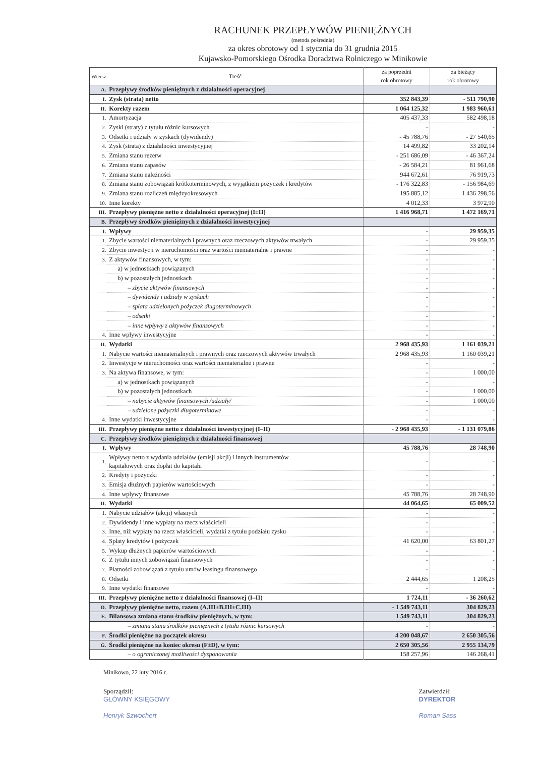RACHUNEK PRZEPŁYWÓW PIENIĘŻNYCH
(metoda pośrednia)
za okres obrotowy od 1 stycznia do 31 grudnia 2015
Kujawsko-Pomorskiego Ośrodka Doradztwa Rolniczego w Minikowie
| Wiersz | Treść | za poprzedni rok obrotowy | za bieżący rok obrotowy |
| --- | --- | --- | --- |
| A. | Przepływy środków pieniężnych z działalności operacyjnej | | |
| I. | Zysk (strata) netto | 352 843,39 | - 511 790,90 |
| II. | Korekty razem | 1 064 125,32 | 1 983 960,61 |
| 1. | Amortyzacja | 405 437,33 | 582 498,18 |
| 2. | Zyski (straty) z tytułu różnic kursowych | - | - |
| 3. | Odsetki i udziały w zyskach (dywidendy) | - 45 788,76 | - 27 540,65 |
| 4. | Zysk (strata) z działalności inwestycyjnej | 14 499,82 | 33 202,14 |
| 5. | Zmiana stanu rezerw | - 251 686,09 | - 46 367,24 |
| 6. | Zmiana stanu zapasów | - 26 584,21 | 81 961,68 |
| 7. | Zmiana stanu należności | 944 672,61 | 76 919,73 |
| 8. | Zmiana stanu zobowiązań krótkoterminowych, z wyjątkiem pożyczek i kredytów | - 176 322,83 | - 156 984,69 |
| 9. | Zmiana stanu rozliczeń międzyokresowych | 195 885,12 | 1 436 298,56 |
| 10. | Inne korekty | 4 012,33 | 3 972,90 |
| III. | Przepływy pieniężne netto z działalności operacyjnej (I±II) | 1 416 968,71 | 1 472 169,71 |
| B. | Przepływy środków pieniężnych z działalności inwestycyjnej | | |
| I. | Wpływy | - | 29 959,35 |
| 1. | Zbycie wartości niematerialnych i prawnych oraz rzeczowych aktywów trwałych | - | 29 959,35 |
| 2. | Zbycie inwestycji w nieruchomości oraz wartości niematerialne i prawne | - | - |
| 3. | Z aktywów finansowych, w tym: | - | - |
| | a) w jednostkach powiązanych | - | - |
| | b) w pozostałych jednostkach | - | - |
| | – zbycie aktywów finansowych | - | - |
| | – dywidendy i udziały w zyskach | - | - |
| | – spłata udzielonych pożyczek długoterminowych | - | - |
| | – odsetki | - | - |
| | – inne wpływy z aktywów finansowych | - | - |
| 4. | Inne wpływy inwestycyjne | - | - |
| II. | Wydatki | 2 968 435,93 | 1 161 039,21 |
| 1. | Nabycie wartości niematerialnych i prawnych oraz rzeczowych aktywów trwałych | 2 968 435,93 | 1 160 039,21 |
| 2. | Inwestycje w nieruchomości oraz wartości niematerialne i prawne | - | - |
| 3. | Na aktywa finansowe, w tym: | - | 1 000,00 |
| | a) w jednostkach powiązanych | - | - |
| | b) w pozostałych jednostkach | - | 1 000,00 |
| | – nabycie aktywów finansowych /udziały/ | - | 1 000,00 |
| | – udzielone pożyczki długoterminowe | - | - |
| 4. | Inne wydatki inwestycyjne | - | - |
| III. | Przepływy pieniężne netto z działalności inwestycyjnej (I–II) | - 2 968 435,93 | - 1 131 079,86 |
| C. | Przepływy środków pieniężnych z działalności finansowej | | |
| I. | Wpływy | 45 788,76 | 28 748,90 |
| 1. | Wpływy netto z wydania udziałów (emisji akcji) i innych instrumentów kapitałowych oraz dopłat do kapitału | - | - |
| 2. | Kredyty i pożyczki | - | - |
| 3. | Emisja dłużnych papierów wartościowych | - | - |
| 4. | Inne wpływy finansowe | 45 788,76 | 28 748,90 |
| II. | Wydatki | 44 064,65 | 65 009,52 |
| 1. | Nabycie udziałów (akcji) własnych | - | - |
| 2. | Dywidendy i inne wypłaty na rzecz właścicieli | - | - |
| 3. | Inne, niż wypłaty na rzecz właścicieli, wydatki z tytułu podziału zysku | - | - |
| 4. | Spłaty kredytów i pożyczek | 41 620,00 | 63 801,27 |
| 5. | Wykup dłużnych papierów wartościowych | - | - |
| 6. | Z tytułu innych zobowiązań finansowych | - | - |
| 7. | Płatności zobowiązań z tytułu umów leasingu finansowego | - | - |
| 8. | Odsetki | 2 444,65 | 1 208,25 |
| 9. | Inne wydatki finansowe | - | - |
| III. | Przepływy pieniężne netto z działalności finansowej (I–II) | 1 724,11 | - 36 260,62 |
| D. | Przepływy pieniężne netto, razem (A.III±B.III±C.III) | - 1 549 743,11 | 304 829,23 |
| E. | Bilansowa zmiana stanu środków pieniężnych, w tym: | 1 549 743,11 | 304 829,23 |
| | – zmiana stanu środków pieniężnych z tytułu różnic kursowych | - | - |
| F. | Środki pieniężne na początek okresu | 4 200 048,67 | 2 650 305,56 |
| G. | Środki pieniężne na koniec okresu (F±D), w tym: | 2 650 305,56 | 2 955 134,79 |
| | – o ograniczonej możliwości dysponowania | 158 257,96 | 146 268,41 |
Minikowo, 22 luty 2016 r.
Sporządził:
GŁÓWNY KSIĘGOWY
Henryk Szwochert
Zatwierdził:
DYREKTOR
Roman Sass